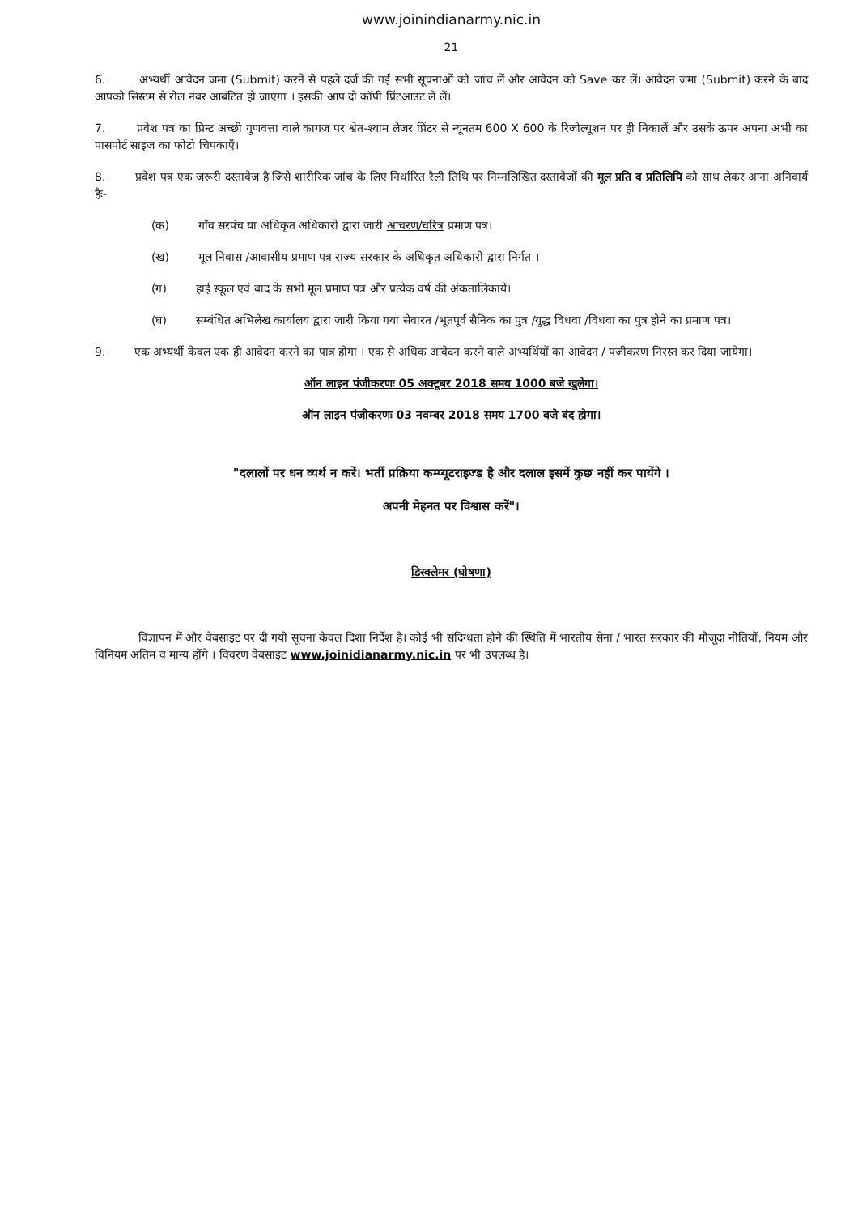www.joinindianarmy.nic.in
21
6. अभ्यर्थी आवेदन जमा (Submit) करने से पहले दर्ज की गई सभी सूचनाओं को जांच लें और आवेदन को Save कर लें। आवेदन जमा (Submit) करने के बाद आपको सिस्टम से रोल नंबर आबंटित हो जाएगा । इसकी आप दो कॉपी प्रिंटआउट ले लें।
7. प्रवेश पत्र का प्रिन्ट अच्छी गुणवत्ता वाले कागज पर श्वेत-श्याम लेजर प्रिंटर से न्यूनतम 600 X 600 के रिजोल्यूशन पर ही निकालें और उसके ऊपर अपना अभी का पासपोर्ट साइज का फोटो चिपकाएँ।
8. प्रवेश पत्र एक जरूरी दस्तावेज है जिसे शारीरिक जांच के लिए निर्धारित रैली तिथि पर निम्नलिखित दस्तावेजों की मूल प्रति व प्रतिलिपि को साथ लेकर आना अनिवार्य हैः-
(क) गाँव सरपंच या अधिकृत अधिकारी द्वारा जारी आचरण/चरित्र प्रमाण पत्र।
(ख) मूल निवास /आवासीय प्रमाण पत्र राज्य सरकार के अधिकृत अधिकारी द्वारा निर्गत ।
(ग) हाई स्कूल एवं बाद के सभी मूल प्रमाण पत्र और प्रत्येक वर्ष की अंकतालिकायें।
(घ) सम्बंधित अभिलेख कार्यालय द्वारा जारी किया गया सेवारत /भूतपूर्व सैनिक का पुत्र /युद्ध विधवा /विधवा का पुत्र होने का प्रमाण पत्र।
9. एक अभ्यर्थी केवल एक ही आवेदन करने का पात्र होगा । एक से अधिक आवेदन करने वाले अभ्यर्थियों का आवेदन / पंजीकरण निरस्त कर दिया जायेगा।
ऑन लाइन पंजीकरणः 05 अक्टूबर 2018 समय 1000 बजे खुलेगा।
ऑन लाइन पंजीकरणः 03 नवम्बर 2018 समय 1700 बजे बंद होगा।
"दलालों पर धन व्यर्थ न करें। भर्ती प्रक्रिया कम्प्यूटराइज्ड है और दलाल इसमें कुछ नहीं कर पायेंगे ।
अपनी मेहनत पर विश्वास करें"।
डिस्क्लेमर (घोषणा)
विज्ञापन में और वेबसाइट पर दी गयी सूचना केवल दिशा निर्देश है। कोई भी संदिग्धता होने की स्थिति में भारतीय सेना / भारत सरकार की मौजूदा नीतियों, नियम और विनियम अंतिम व मान्य होंगे । विवरण वेबसाइट www.joinidianarmy.nic.in पर भी उपलब्ध है।